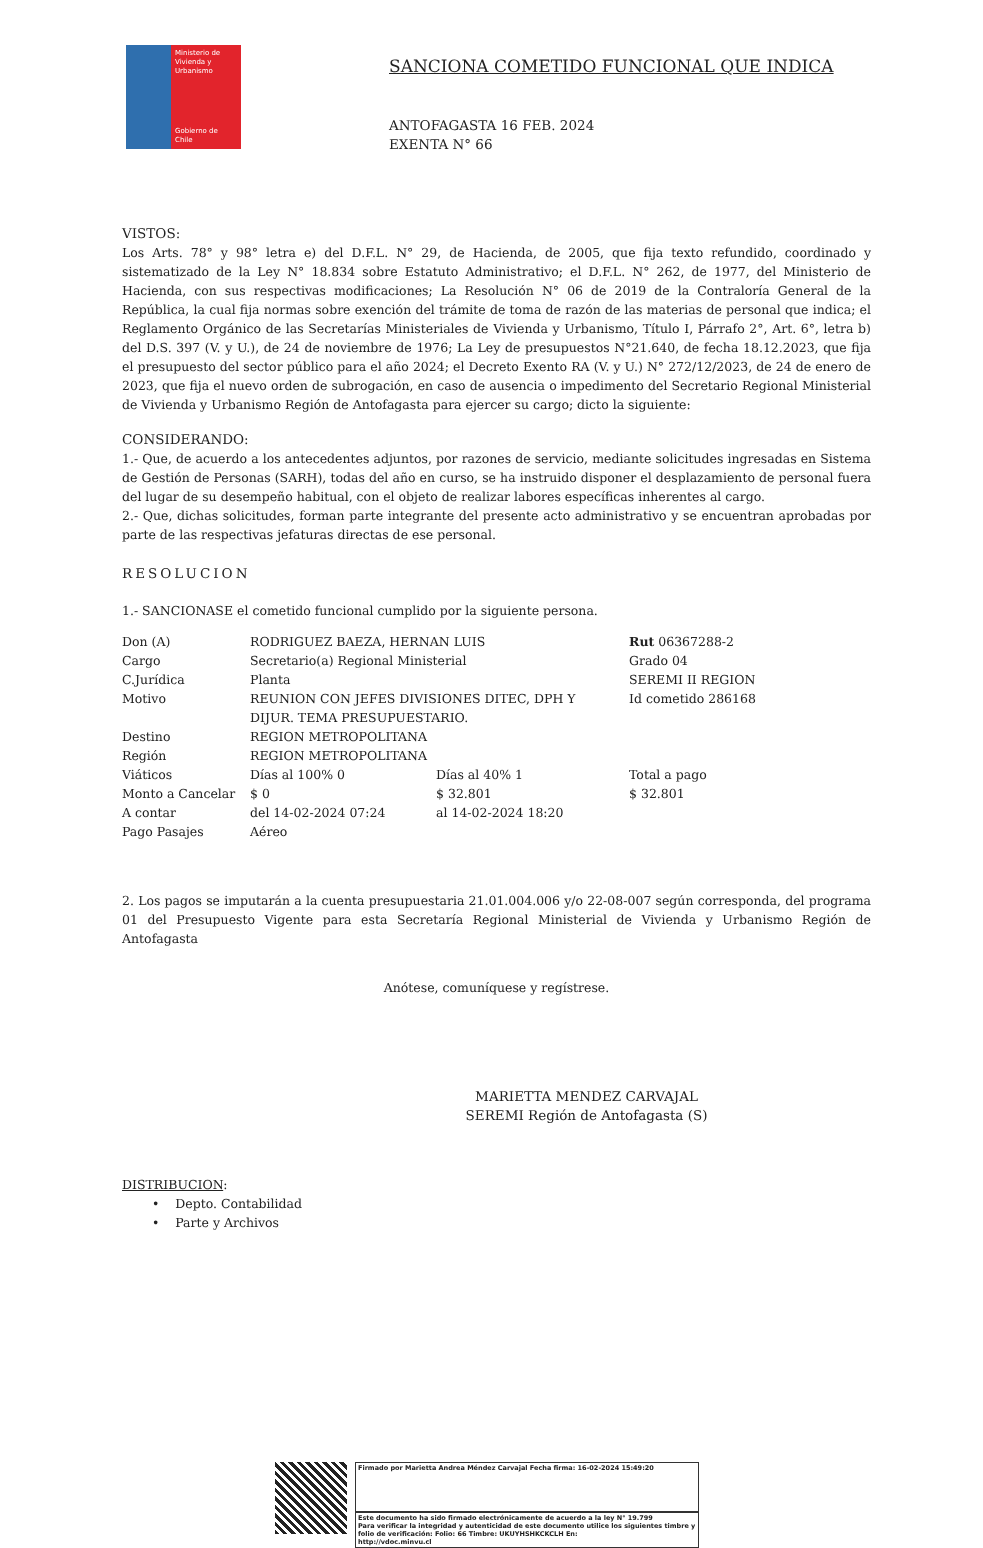Ministerio de Vivienda y Urbanismo
Gobierno de Chile
SANCIONA COMETIDO FUNCIONAL QUE INDICA
ANTOFAGASTA 16 FEB. 2024
EXENTA N° 66
VISTOS:
Los Arts. 78° y 98° letra e) del D.F.L. N° 29, de Hacienda, de 2005, que fija texto refundido, coordinado y sistematizado de la Ley N° 18.834 sobre Estatuto Administrativo; el D.F.L. N° 262, de 1977, del Ministerio de Hacienda, con sus respectivas modificaciones; La Resolución N° 06 de 2019 de la Contraloría General de la República, la cual fija normas sobre exención del trámite de toma de razón de las materias de personal que indica; el Reglamento Orgánico de las Secretarías Ministeriales de Vivienda y Urbanismo, Título I, Párrafo 2°, Art. 6°, letra b) del D.S. 397 (V. y U.), de 24 de noviembre de 1976; La Ley de presupuestos N°21.640, de fecha 18.12.2023, que fija el presupuesto del sector público para el año 2024; el Decreto Exento RA (V. y U.) N° 272/12/2023, de 24 de enero de 2023, que fija el nuevo orden de subrogación, en caso de ausencia o impedimento del Secretario Regional Ministerial de Vivienda y Urbanismo Región de Antofagasta para ejercer su cargo; dicto la siguiente:
CONSIDERANDO:
1.- Que, de acuerdo a los antecedentes adjuntos, por razones de servicio, mediante solicitudes ingresadas en Sistema de Gestión de Personas (SARH), todas del año en curso, se ha instruido disponer el desplazamiento de personal fuera del lugar de su desempeño habitual, con el objeto de realizar labores específicas inherentes al cargo.
2.- Que, dichas solicitudes, forman parte integrante del presente acto administrativo y se encuentran aprobadas por parte de las respectivas jefaturas directas de ese personal.
RESOLUCION
1.- SANCIONASE el cometido funcional cumplido por la siguiente persona.
| Don (A) | RODRIGUEZ BAEZA, HERNAN LUIS | | Rut 06367288-2 |
| Cargo | Secretario(a) Regional Ministerial | | Grado 04 |
| C.Jurídica | Planta | | SEREMI II REGION |
| Motivo | REUNION CON JEFES DIVISIONES DITEC, DPH Y DIJUR. TEMA PRESUPUESTARIO. | | Id cometido 286168 |
| Destino | REGION METROPOLITANA | | |
| Región | REGION METROPOLITANA | | |
| Viáticos | Días al 100% 0 | Días al 40% 1 | Total a pago |
| Monto a Cancelar | $ 0 | $ 32.801 | $ 32.801 |
| A contar | del 14-02-2024 07:24 | al 14-02-2024 18:20 | |
| Pago Pasajes | Aéreo | | |
2. Los pagos se imputarán a la cuenta presupuestaria 21.01.004.006 y/o 22-08-007 según corresponda, del programa 01 del Presupuesto Vigente para esta Secretaría Regional Ministerial de Vivienda y Urbanismo Región de Antofagasta
Anótese, comuníquese y regístrese.
MARIETTA MENDEZ CARVAJAL
SEREMI Región de Antofagasta (S)
DISTRIBUCION:
• Depto. Contabilidad
• Parte y Archivos
Firmado por Marietta Andrea Méndez Carvajal Fecha firma: 16-02-2024 15:49:20
Este documento ha sido firmado electrónicamente de acuerdo a la ley N° 19.799
Para verificar la integridad y autenticidad de este documento utilice los siguientes timbre y folio de verificación: Folio: 66 Timbre: UKUYHSHKCKCLH En:
http://vdoc.minvu.cl